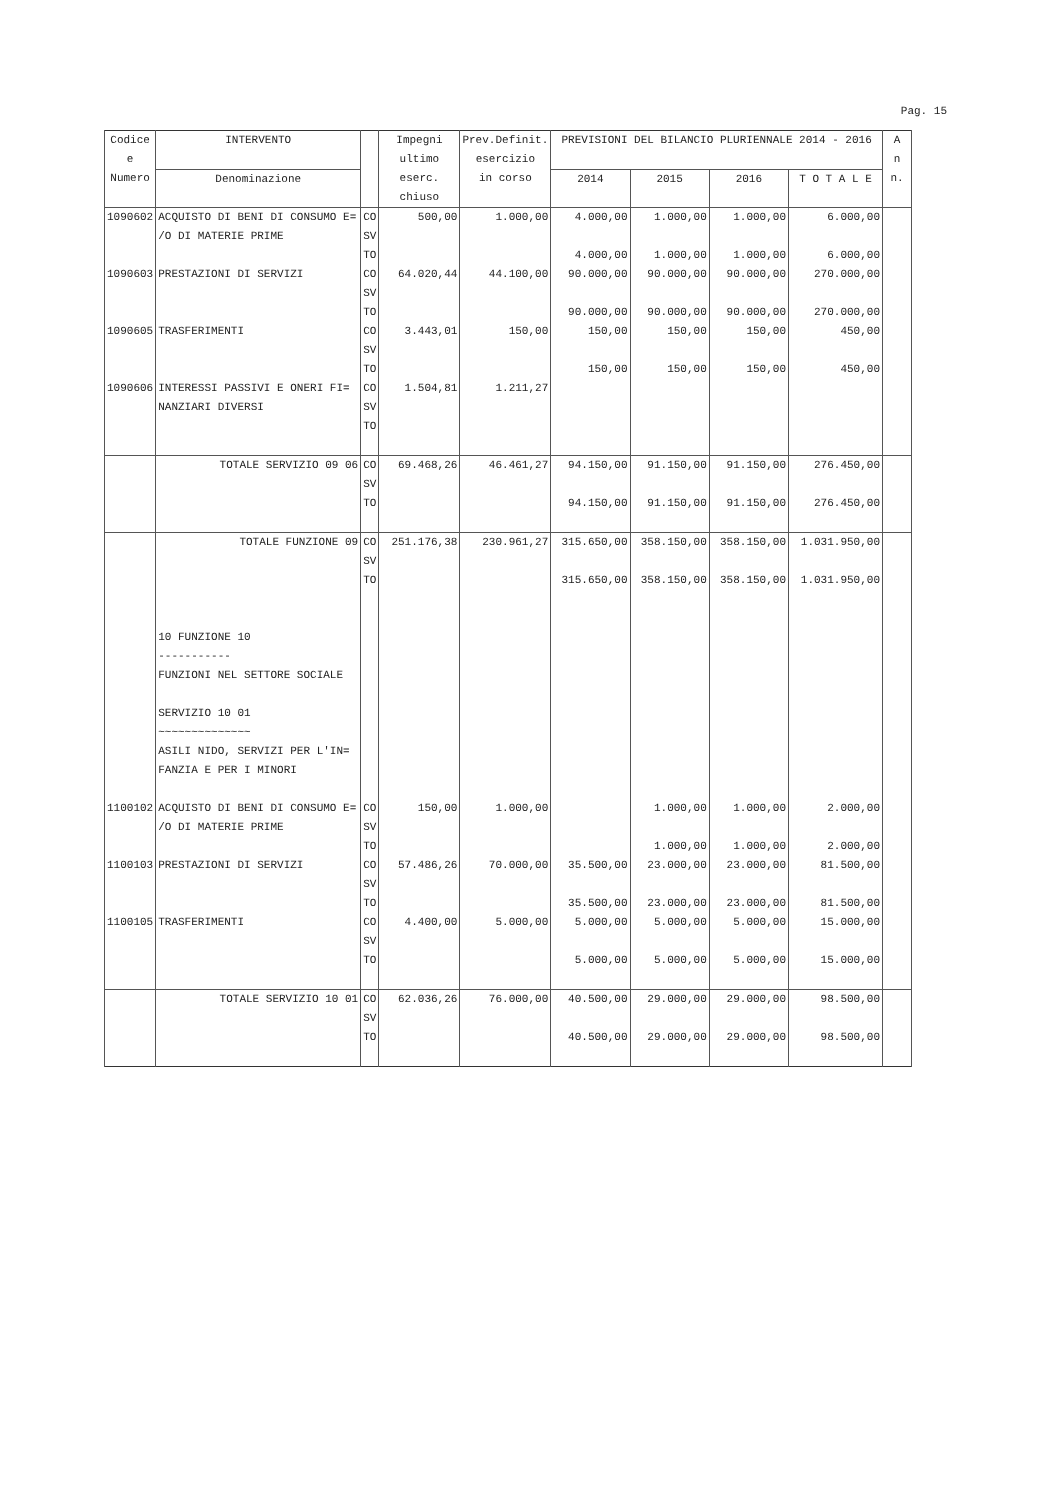Pag. 15
| Codice e Numero | INTERVENTO | | Impegni ultimo eserc. chiuso | Prev.Definit. esercizio in corso | PREVISIONI DEL BILANCIO PLURIENNALE 2014 - 2016 | | | | A n n. |
| --- | --- | --- | --- | --- | --- | --- | --- | --- | --- |
| | Denominazione | | | | 2014 | 2015 | 2016 | T O T A L E | |
| 1090602 | ACQUISTO DI BENI DI CONSUMO E= /O DI MATERIE PRIME | CO SV TO | 500,00 | 1.000,00 | 4.000,00 4.000,00 | 1.000,00 1.000,00 | 1.000,00 1.000,00 | 6.000,00 6.000,00 | |
| 1090603 | PRESTAZIONI DI SERVIZI | CO SV TO | 64.020,44 | 44.100,00 | 90.000,00 90.000,00 | 90.000,00 90.000,00 | 90.000,00 90.000,00 | 270.000,00 270.000,00 | |
| 1090605 | TRASFERIMENTI | CO SV TO | 3.443,01 | 150,00 | 150,00 150,00 | 150,00 150,00 | 150,00 150,00 | 450,00 450,00 | |
| 1090606 | INTERESSI PASSIVI E ONERI FI= NANZIARI DIVERSI | CO SV TO | 1.504,81 | 1.211,27 | | | | | |
| | TOTALE SERVIZIO 09 06 | CO SV TO | 69.468,26 | 46.461,27 | 94.150,00 94.150,00 | 91.150,00 91.150,00 | 91.150,00 91.150,00 | 276.450,00 276.450,00 | |
| | TOTALE FUNZIONE 09 | CO SV TO | 251.176,38 | 230.961,27 | 315.650,00 315.650,00 | 358.150,00 358.150,00 | 358.150,00 358.150,00 | 1.031.950,00 1.031.950,00 | |
| | 10 FUNZIONE 10 ----------- FUNZIONI NEL SETTORE SOCIALE SERVIZIO 10 01 ~~~~~~~~~~~~~~ ASILI NIDO, SERVIZI PER L'IN= FANZIA E PER I MINORI | | | | | | | | |
| 1100102 | ACQUISTO DI BENI DI CONSUMO E= /O DI MATERIE PRIME | CO SV TO | 150,00 | 1.000,00 | | 1.000,00 1.000,00 | 1.000,00 1.000,00 | 2.000,00 2.000,00 | |
| 1100103 | PRESTAZIONI DI SERVIZI | CO SV TO | 57.486,26 | 70.000,00 | 35.500,00 35.500,00 | 23.000,00 23.000,00 | 23.000,00 23.000,00 | 81.500,00 81.500,00 | |
| 1100105 | TRASFERIMENTI | CO SV TO | 4.400,00 | 5.000,00 | 5.000,00 5.000,00 | 5.000,00 5.000,00 | 5.000,00 5.000,00 | 15.000,00 15.000,00 | |
| | TOTALE SERVIZIO 10 01 | CO SV TO | 62.036,26 | 76.000,00 | 40.500,00 40.500,00 | 29.000,00 29.000,00 | 29.000,00 29.000,00 | 98.500,00 98.500,00 | |